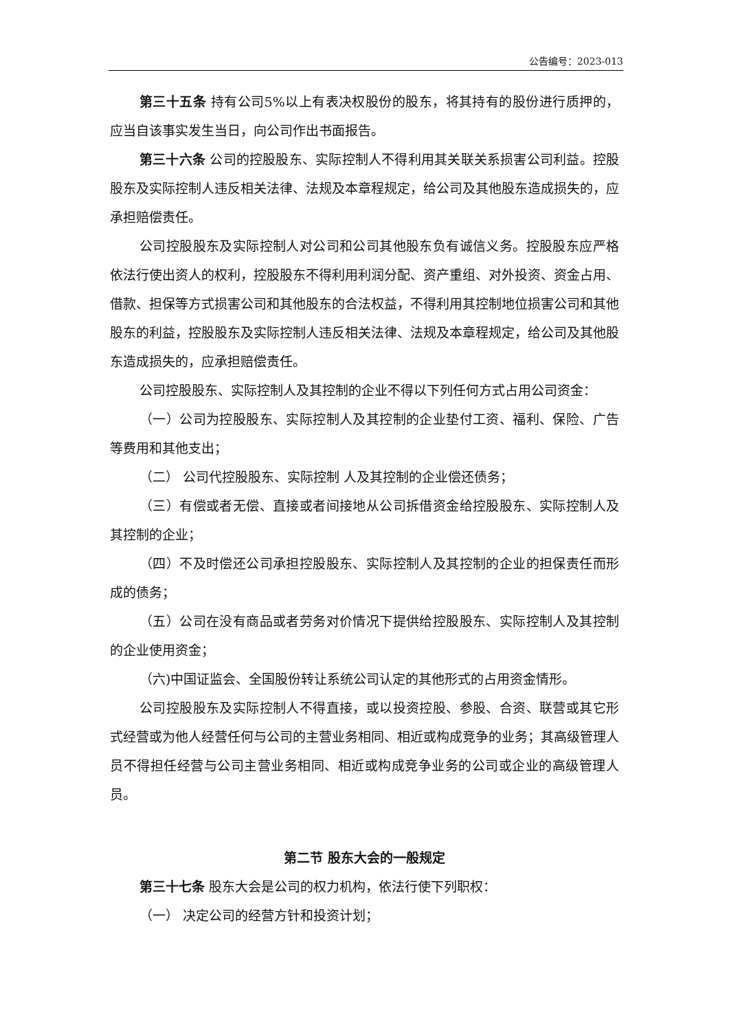公告编号：2023-013
第三十五条 持有公司5%以上有表决权股份的股东，将其持有的股份进行质押的，应当自该事实发生当日，向公司作出书面报告。
第三十六条 公司的控股股东、实际控制人不得利用其关联关系损害公司利益。控股股东及实际控制人违反相关法律、法规及本章程规定，给公司及其他股东造成损失的，应承担赔偿责任。
公司控股股东及实际控制人对公司和公司其他股东负有诚信义务。控股股东应严格依法行使出资人的权利，控股股东不得利用利润分配、资产重组、对外投资、资金占用、借款、担保等方式损害公司和其他股东的合法权益，不得利用其控制地位损害公司和其他股东的利益，控股股东及实际控制人违反相关法律、法规及本章程规定，给公司及其他股东造成损失的，应承担赔偿责任。
公司控股股东、实际控制人及其控制的企业不得以下列任何方式占用公司资金：
（一）公司为控股股东、实际控制人及其控制的企业垫付工资、福利、保险、广告等费用和其他支出；
（二） 公司代控股股东、实际控制 人及其控制的企业偿还债务；
（三）有偿或者无偿、直接或者间接地从公司拆借资金给控股股东、实际控制人及其控制的企业；
（四）不及时偿还公司承担控股股东、实际控制人及其控制的企业的担保责任而形成的债务；
（五）公司在没有商品或者劳务对价情况下提供给控股股东、实际控制人及其控制的企业使用资金；
（六)中国证监会、全国股份转让系统公司认定的其他形式的占用资金情形。
公司控股股东及实际控制人不得直接，或以投资控股、参股、合资、联营或其它形式经营或为他人经营任何与公司的主营业务相同、相近或构成竞争的业务；其高级管理人员不得担任经营与公司主营业务相同、相近或构成竞争业务的公司或企业的高级管理人员。
第二节 股东大会的一般规定
第三十七条 股东大会是公司的权力机构，依法行使下列职权：
（一） 决定公司的经营方针和投资计划；